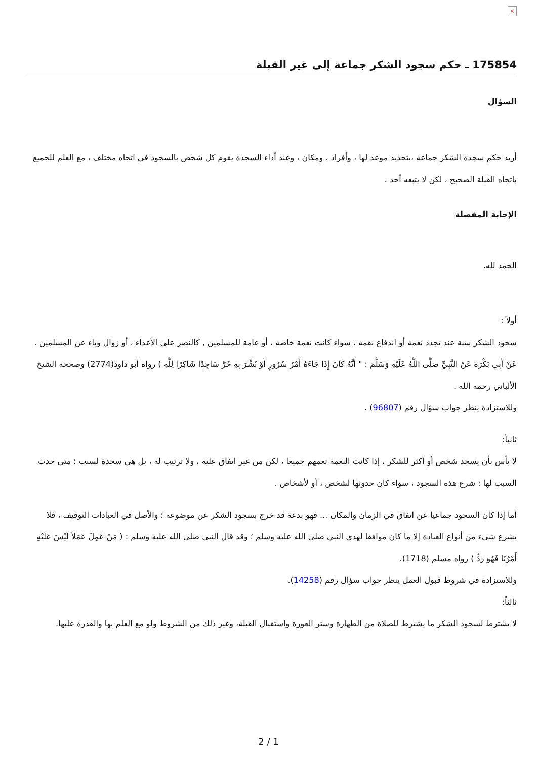×
175854 ـ حكم سجود الشكر جماعة إلى غير القبلة
السؤال
أريد حكم سجدة الشكر جماعة ،بتحديد موعد لها ، وأفراد ، ومكان ، وعند أداء السجدة يقوم كل شخص بالسجود في اتجاه مختلف ، مع العلم للجميع باتجاه القبلة الصحيح ، لكن لا يتبعه أحد .
الإجابة المفصلة
الحمد لله.
أولاً :
سجود الشكر سنة عند تجدد نعمة أو اندفاع نقمة ، سواء كانت نعمة خاصة ، أو عامة للمسلمين , كالنصر على الأعداء ، أو زوال وباء عن المسلمين .
عَنْ أَبِي بَكْرَةَ عَنْ النَّبِيِّ صَلَّى اللَّهُ عَلَيْهِ وَسَلَّمَ : " أَنَّهُ كَانَ إِذَا جَاءَهُ أَمْرُ سُرُورٍ أَوْ بُشِّرَ بِهِ خَرَّ سَاجِدًا شَاكِرًا لِلَّهِ ) رواه أبو داود(2774) وصححه الشيخ الألباني رحمه الله .
وللاستزادة ينظر جواب سؤال رقم (96807) .
ثانياً:
لا بأس بأن يسجد شخص أو أكثر للشكر ، إذا كانت النعمة تعمهم جميعا ، لكن من غير اتفاق عليه ، ولا ترتيب له ، بل هي سجدة لسبب ؛ متى حدث السبب لها : شرع هذه السجود ، سواء كان حدوثها لشخص ، أو لأشخاص .
أما إذا كان السجود جماعيا عن اتفاق في الزمان والمكان ... فهو بدعة قد خرج بسجود الشكر عن موضوعه ؛ والأصل في العبادات التوقيف ، فلا يشرع شيء من أنواع العبادة إلا ما كان موافقا لهدي النبي صلى الله عليه وسلم ؛ وقد قال النبي صلى الله عليه وسلم : ( مَنْ عَمِلَ عَمَلاً لَيْسَ عَلَيْهِ أَمْرُنَا فَهُوَ رَدٌّ ) رواه مسلم (1718).
وللاستزادة في شروط قبول العمل ينظر جواب سؤال رقم (14258).
ثالثاً:
لا يشترط لسجود الشكر ما يشترط للصلاة من الطهارة وستر العورة واستقبال القبلة، وغير ذلك من الشروط ولو مع العلم بها والقدرة عليها.
2 / 1